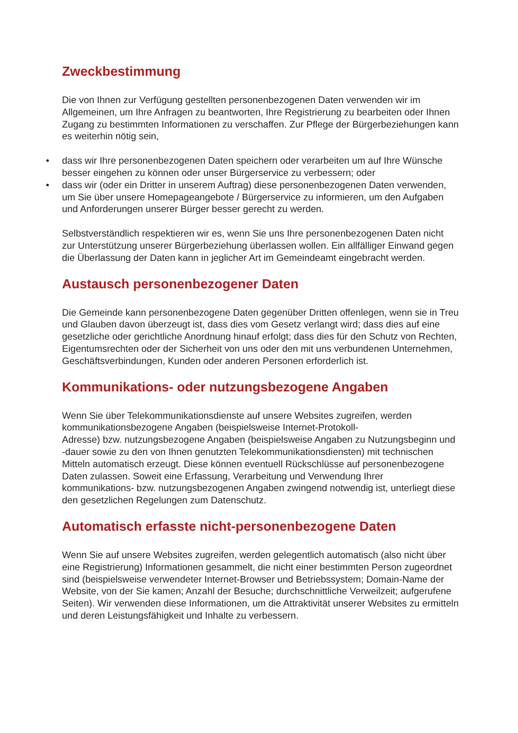Zweckbestimmung
Die von Ihnen zur Verfügung gestellten personenbezogenen Daten verwenden wir im Allgemeinen, um Ihre Anfragen zu beantworten, Ihre Registrierung zu bearbeiten oder Ihnen Zugang zu bestimmten Informationen zu verschaffen. Zur Pflege der Bürgerbeziehungen kann es weiterhin nötig sein,
• dass wir Ihre personenbezogenen Daten speichern oder verarbeiten um auf Ihre Wünsche besser eingehen zu können oder unser Bürgerservice zu verbessern; oder
• dass wir (oder ein Dritter in unserem Auftrag) diese personenbezogenen Daten verwenden, um Sie über unsere Homepageangebote / Bürgerservice zu informieren, um den Aufgaben und Anforderungen unserer Bürger besser gerecht zu werden.
Selbstverständlich respektieren wir es, wenn Sie uns Ihre personenbezogenen Daten nicht zur Unterstützung unserer Bürgerbeziehung überlassen wollen. Ein allfälliger Einwand gegen die Überlassung der Daten kann in jeglicher Art im Gemeindeamt eingebracht werden.
Austausch personenbezogener Daten
Die Gemeinde kann personenbezogene Daten gegenüber Dritten offenlegen, wenn sie in Treu und Glauben davon überzeugt ist, dass dies vom Gesetz verlangt wird; dass dies auf eine gesetzliche oder gerichtliche Anordnung hinauf erfolgt; dass dies für den Schutz von Rechten, Eigentumsrechten oder der Sicherheit von uns oder den mit uns verbundenen Unternehmen, Geschäftsverbindungen, Kunden oder anderen Personen erforderlich ist.
Kommunikations- oder nutzungsbezogene Angaben
Wenn Sie über Telekommunikationsdienste auf unsere Websites zugreifen, werden kommunikationsbezogene Angaben (beispielsweise Internet-Protokoll-
Adresse) bzw. nutzungsbezogene Angaben (beispielsweise Angaben zu Nutzungsbeginn und -dauer sowie zu den von Ihnen genutzten Telekommunikationsdiensten) mit technischen Mitteln automatisch erzeugt. Diese können eventuell Rückschlüsse auf personenbezogene Daten zulassen. Soweit eine Erfassung, Verarbeitung und Verwendung Ihrer
kommunikations- bzw. nutzungsbezogenen Angaben zwingend notwendig ist, unterliegt diese den gesetzlichen Regelungen zum Datenschutz.
Automatisch erfasste nicht-personenbezogene Daten
Wenn Sie auf unsere Websites zugreifen, werden gelegentlich automatisch (also nicht über eine Registrierung) Informationen gesammelt, die nicht einer bestimmten Person zugeordnet sind (beispielsweise verwendeter Internet-Browser und Betriebssystem; Domain-Name der Website, von der Sie kamen; Anzahl der Besuche; durchschnittliche Verweilzeit; aufgerufene Seiten). Wir verwenden diese Informationen, um die Attraktivität unserer Websites zu ermitteln und deren Leistungsfähigkeit und Inhalte zu verbessern.